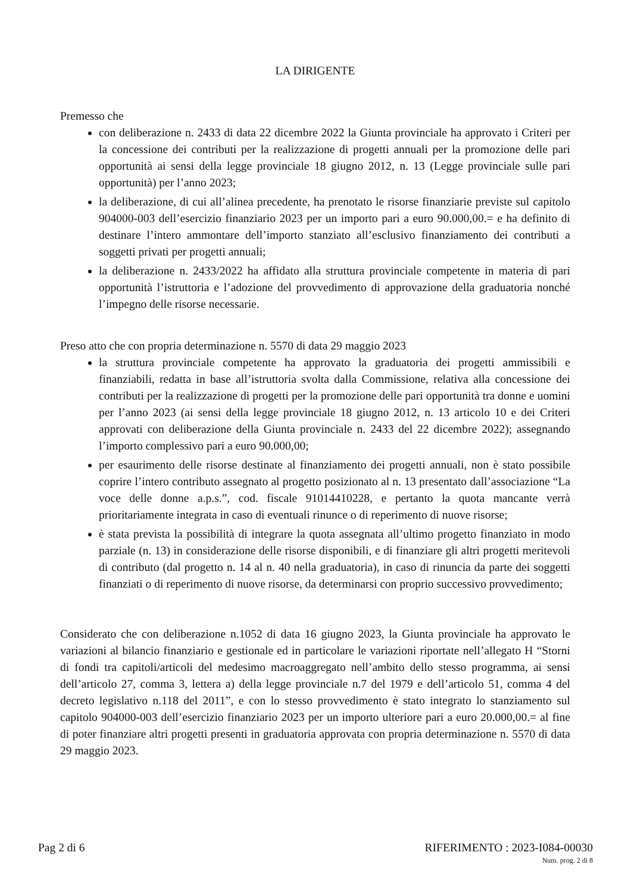LA DIRIGENTE
Premesso che
con deliberazione n. 2433 di data 22 dicembre 2022 la Giunta provinciale ha approvato i Criteri per la concessione dei contributi per la realizzazione di progetti annuali per la promozione delle pari opportunità ai sensi della legge provinciale 18 giugno 2012, n. 13 (Legge provinciale sulle pari opportunità) per l’anno 2023;
la deliberazione, di cui all’alinea precedente, ha prenotato le risorse finanziarie previste sul capitolo 904000-003 dell’esercizio finanziario 2023 per un importo pari a euro 90.000,00.= e ha definito di destinare l’intero ammontare dell’importo stanziato all’esclusivo finanziamento dei contributi a soggetti privati per progetti annuali;
la deliberazione n. 2433/2022 ha affidato alla struttura provinciale competente in materia di pari opportunità l’istruttoria e l’adozione del provvedimento di approvazione della graduatoria nonché l’impegno delle risorse necessarie.
Preso atto che con propria determinazione n. 5570 di data 29 maggio 2023
la struttura provinciale competente ha approvato la graduatoria dei progetti ammissibili e finanziabili, redatta in base all’istruttoria svolta dalla Commissione, relativa alla concessione dei contributi per la realizzazione di progetti per la promozione delle pari opportunità tra donne e uomini per l’anno 2023 (ai sensi della legge provinciale 18 giugno 2012, n. 13 articolo 10 e dei Criteri approvati con deliberazione della Giunta provinciale n. 2433 del 22 dicembre 2022); assegnando l’importo complessivo pari a euro 90.000,00;
per esaurimento delle risorse destinate al finanziamento dei progetti annuali, non è stato possibile coprire l’intero contributo assegnato al progetto posizionato al n. 13 presentato dall’associazione “La voce delle donne a.p.s.”, cod. fiscale 91014410228, e pertanto la quota mancante verrà prioritariamente integrata in caso di eventuali rinunce o di reperimento di nuove risorse;
è stata prevista la possibilità di integrare la quota assegnata all’ultimo progetto finanziato in modo parziale (n. 13) in considerazione delle risorse disponibili, e di finanziare gli altri progetti meritevoli di contributo (dal progetto n. 14 al n. 40 nella graduatoria), in caso di rinuncia da parte dei soggetti finanziati o di reperimento di nuove risorse, da determinarsi con proprio successivo provvedimento;
Considerato che con deliberazione n.1052 di data 16 giugno 2023, la Giunta provinciale ha approvato le variazioni al bilancio finanziario e gestionale ed in particolare le variazioni riportate nell’allegato H “Storni di fondi tra capitoli/articoli del medesimo macroaggregato nell’ambito dello stesso programma, ai sensi dell’articolo 27, comma 3, lettera a) della legge provinciale n.7 del 1979 e dell’articolo 51, comma 4 del decreto legislativo n.118 del 2011”, e con lo stesso provvedimento è stato integrato lo stanziamento sul capitolo 904000-003 dell’esercizio finanziario 2023 per un importo ulteriore pari a euro 20.000,00.= al fine di poter finanziare altri progetti presenti in graduatoria approvata con propria determinazione n. 5570 di data 29 maggio 2023.
Pag 2 di 6 RIFERIMENTO : 2023-I084-00030
Num. prog. 2 di 8